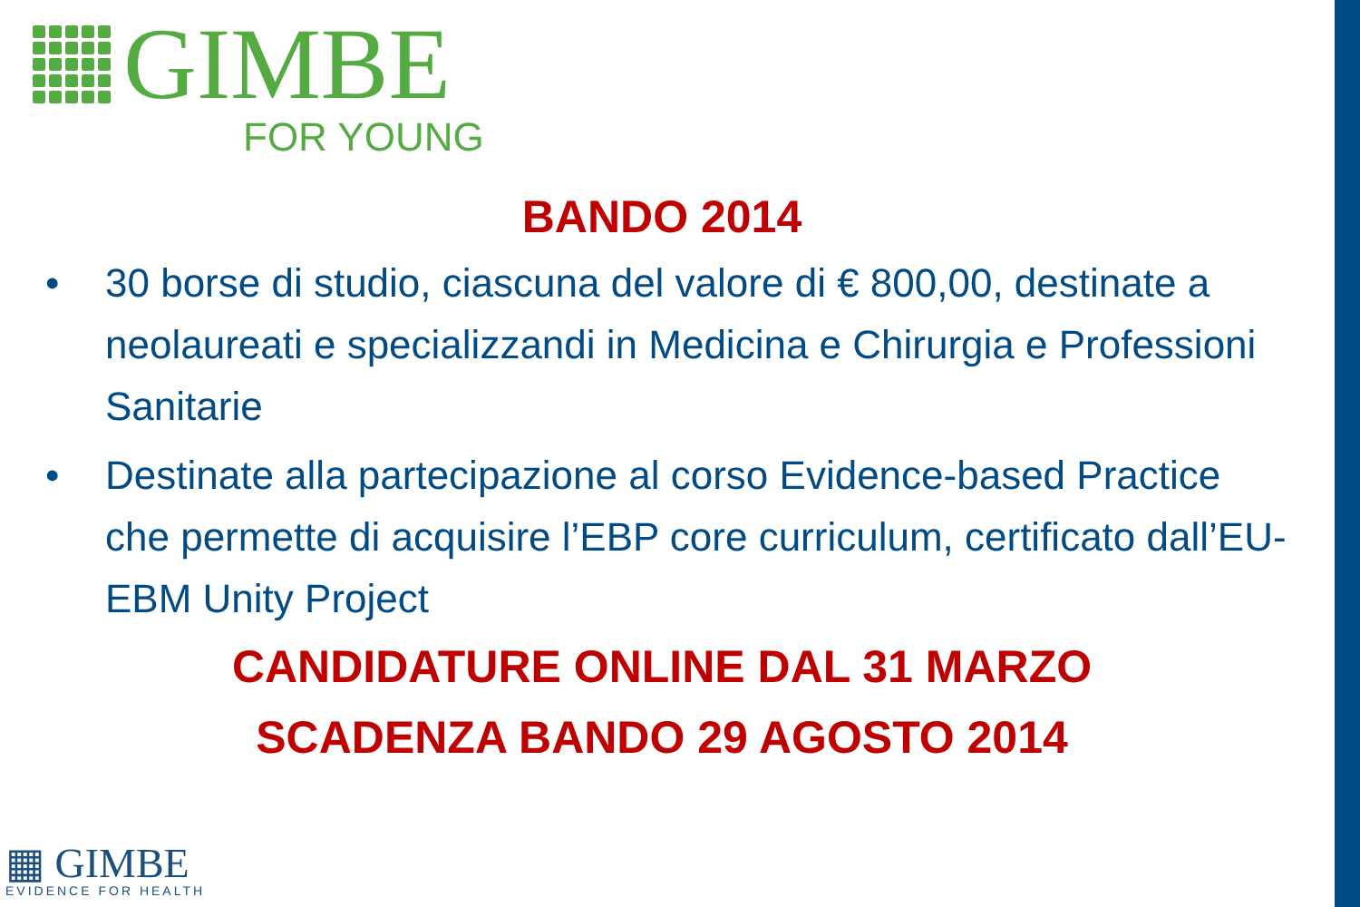GIMBE
FOR YOUNG
BANDO 2014
• 30 borse di studio, ciascuna del valore di € 800,00, destinate a neolaureati e specializzandi in Medicina e Chirurgia e Professioni Sanitarie
• Destinate alla partecipazione al corso Evidence-based Practice che permette di acquisire l’EBP core curriculum, certificato dall’EU-EBM Unity Project
CANDIDATURE ONLINE DAL 31 MARZO
SCADENZA BANDO 29 AGOSTO 2014
▦ GIMBE
EVIDENCE FOR HEALTH